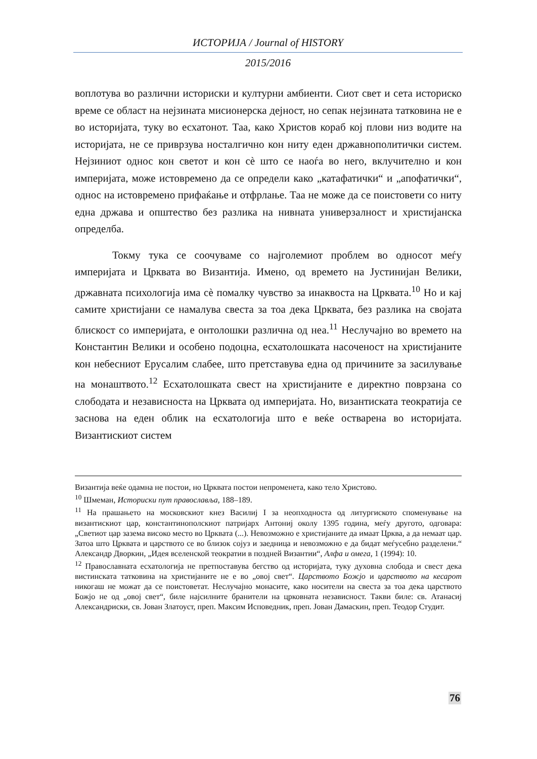ИСТОРИЈА / Journal of HISTORY
2015/2016
воплотува во различни историски и културни амбиенти. Сиот свет и сета историско време се област на нејзината мисионерска дејност, но сепак нејзината татковина не е во историјата, туку во есхатонот. Таа, како Христов кораб кој плови низ водите на историјата, не се приврзува носталгично кон ниту еден државнополитички систем. Нејзиниот однос кон светот и кон сè што се наоѓа во него, вклучително и кон империјата, може истовремено да се определи како „катафатички“ и „апофатички“, однос на истовремено прифаќање и отфрлање. Таа не може да се поистовети со ниту една држава и општество без разлика на нивната универзалност и христијанска определба.
Токму тука се соочуваме со најголемиот проблем во односот меѓу империјата и Црквата во Византија. Имено, од времето на Јустинијан Велики, државната психологија има сè помалку чувство за инаквоста на Црквата.<sup>10</sup> Но и кај самите христијани се намалува свеста за тоа дека Црквата, без разлика на својата блискост со империјата, е онтолошки различна од неа.<sup>11</sup> Неслучајно во времето на Константин Велики и особено подоцна, есхатолошката насоченост на христијаните кон небесниот Ерусалим слабее, што претставува една од причините за засилување на монаштвото.<sup>12</sup> Есхатолошката свест на христијаните е директно поврзана со слободата и независноста на Црквата од империјата. Но, византиската теократија се заснова на еден облик на есхатологија што е веќе остварена во историјата. Византискиот систем
Византија веќе одамна не постои, но Црквата постои непроменета, како тело Христово.
<sup>10</sup> Шмеман, Историски пут православља, 188–189.
<sup>11</sup> На прашањето на московскиот кнез Василиј I за неопходноста од литургиското споменување на византискиот цар, константинополскиот патријарх Антониј околу 1395 година, меѓу другото, одговара: „Светиот цар зазема високо место во Црквата (...). Невозможно е христијаните да имаат Црква, а да немаат цар. Затоа што Црквата и царството се во близок сојуз и заедница и невозможно е да бидат меѓусебно разделени.“ Александр Дворкин, „Идея вселенской теократии в поздней Византии“, Алфа и омега, 1 (1994): 10.
<sup>12</sup> Православната есхатологија не претпоставува бегство од историјата, туку духовна слобода и свест дека вистинската татковина на христијаните не е во „овој свет“. Царството Божјо и царството на кесарот никогаш не можат да се поистоветат. Неслучајно монасите, како носители на свеста за тоа дека царството Божјо не од „овој свет“, биле најсилните бранители на црковната независност. Такви биле: св. Атанасиј Александриски, св. Јован Златоуст, преп. Максим Исповедник, преп. Јован Дамаскин, преп. Теодор Студит.
76